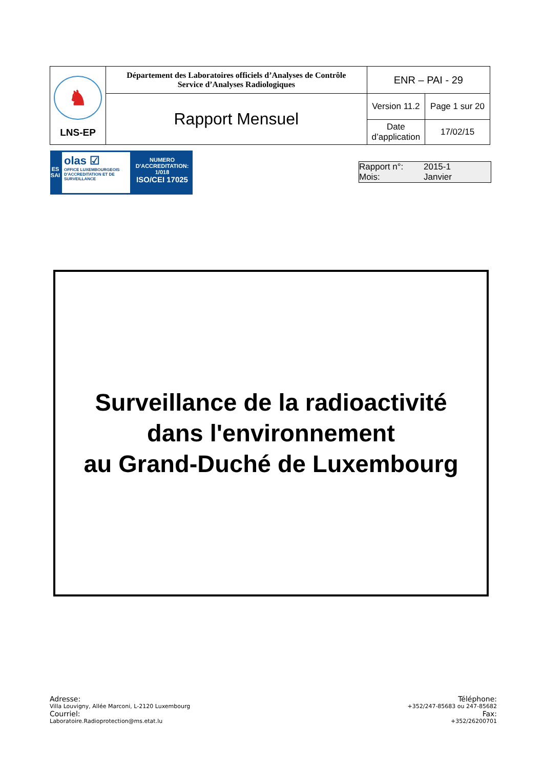| ♞ LNS-EP | Département des Laboratoires officiels d’Analyses de Contrôle Service d’Analyses Radiologiques | ENR – PAI - 29 | |
| | Rapport Mensuel | Version 11.2 | Page 1 sur 20 |
| | | Date d’application | 17/02/15 |
ES
SAI
olas ☑
OFFICE LUXEMBOURGEOIS D'ACCREDITATION ET DE SURVEILLANCE
NUMERO
D'ACCREDITATION:
1/018
ISO/CEI 17025
Rapport n°: 2015-1
Mois: Janvier
Surveillance de la radioactivité
dans l'environnement
au Grand-Duché de Luxembourg
Adresse:
Villa Louvigny, Allée Marconi, L-2120 Luxembourg
Courriel:
Laboratoire.Radioprotection@ms.etat.lu
Téléphone:
+352/247-85683 ou 247-85682
Fax:
+352/26200701